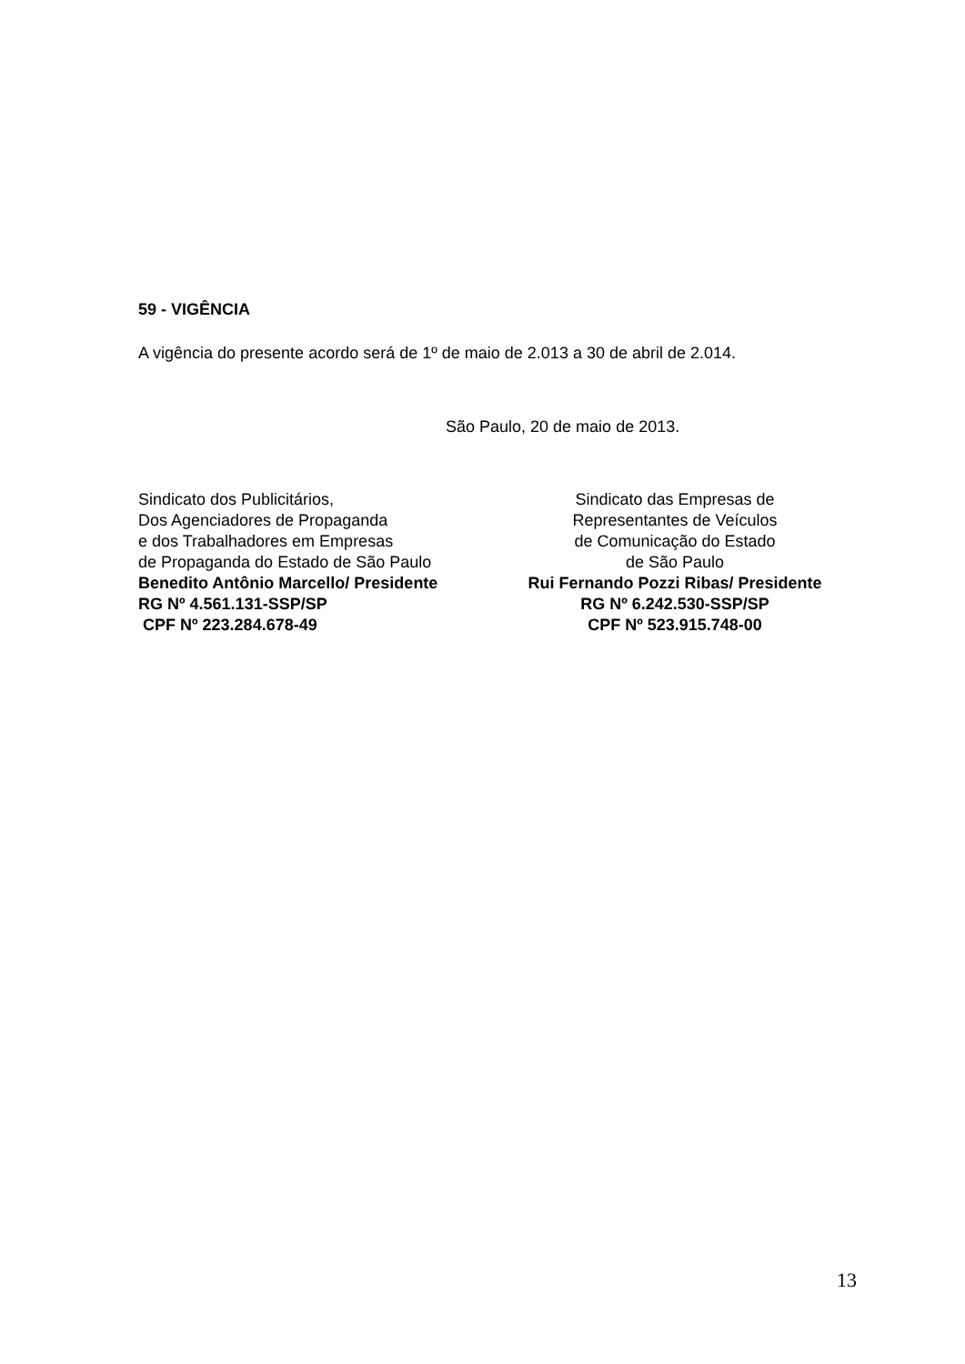59 - VIGÊNCIA
A vigência do presente acordo será de 1º de maio de 2.013 a 30 de abril de 2.014.
São Paulo, 20 de maio de 2013.
Sindicato dos Publicitários,
Dos Agenciadores de Propaganda
e dos Trabalhadores em Empresas
de Propaganda do Estado de São Paulo
Benedito Antônio Marcello/ Presidente
RG Nº 4.561.131-SSP/SP
CPF Nº 223.284.678-49
Sindicato das Empresas de
Representantes de Veículos
de Comunicação do Estado
de São Paulo
Rui Fernando Pozzi Ribas/ Presidente
RG Nº 6.242.530-SSP/SP
CPF Nº 523.915.748-00
13